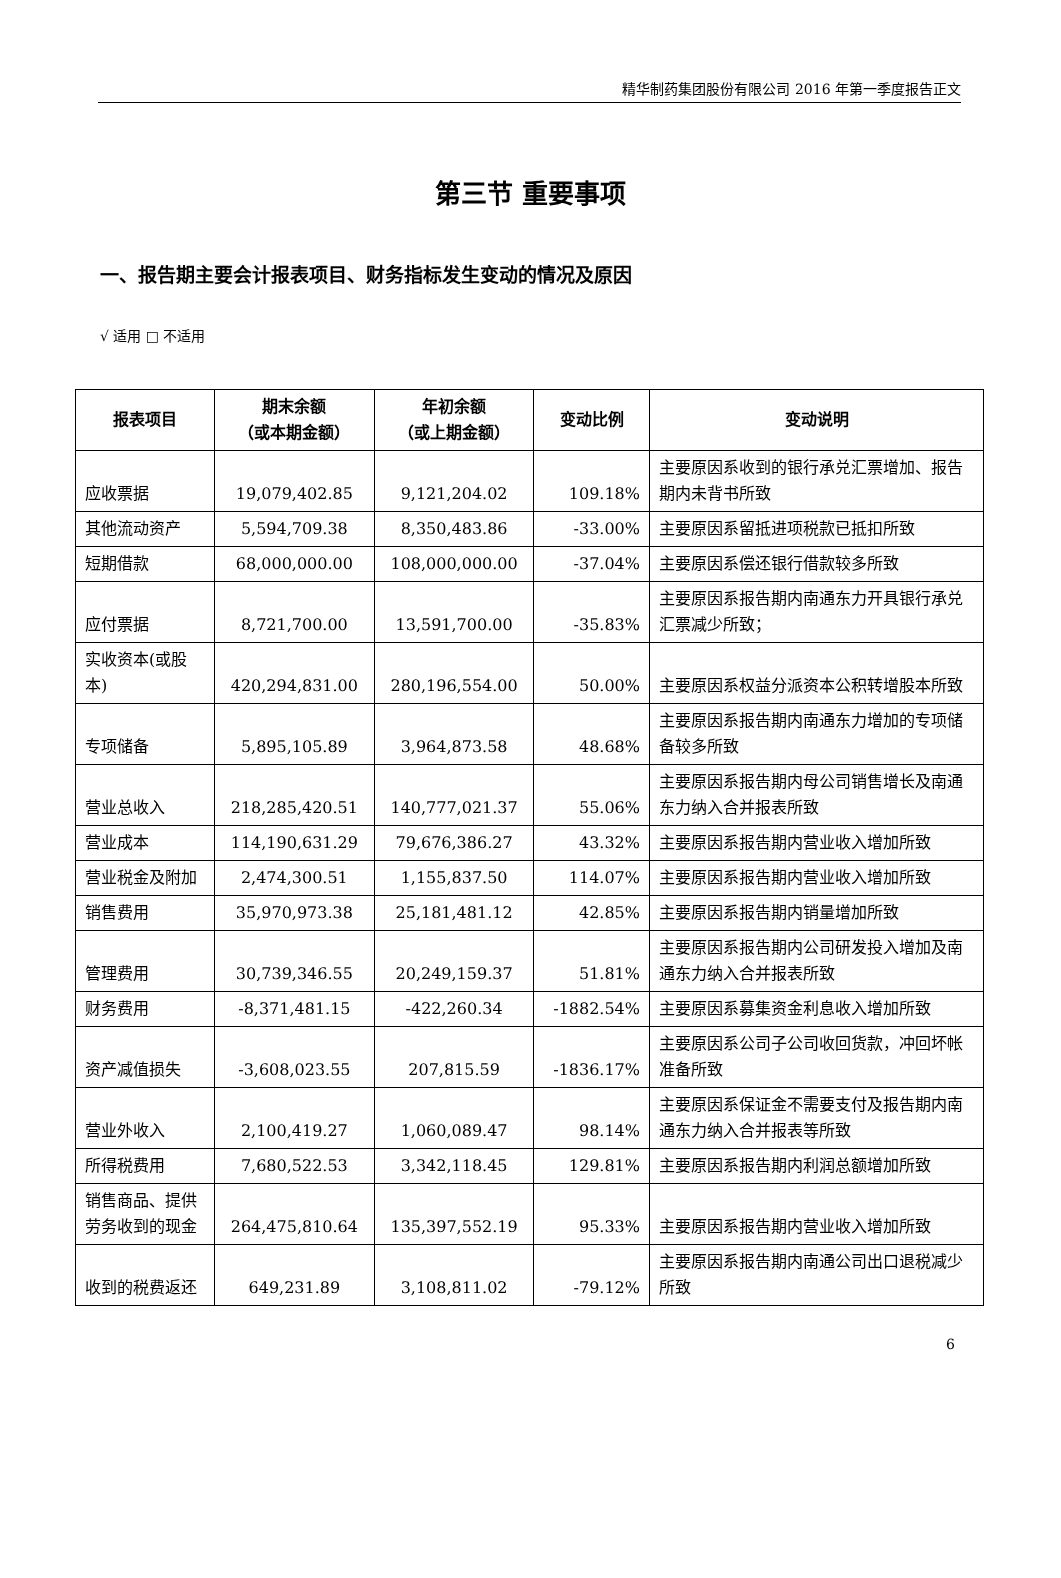精华制药集团股份有限公司 2016 年第一季度报告正文
第三节 重要事项
一、报告期主要会计报表项目、财务指标发生变动的情况及原因
√ 适用 □ 不适用
| 报表项目 | 期末余额 （或本期金额） | 年初余额 （或上期金额） | 变动比例 | 变动说明 |
| --- | --- | --- | --- | --- |
| 应收票据 | 19,079,402.85 | 9,121,204.02 | 109.18% | 主要原因系收到的银行承兑汇票增加、报告期内未背书所致 |
| 其他流动资产 | 5,594,709.38 | 8,350,483.86 | -33.00% | 主要原因系留抵进项税款已抵扣所致 |
| 短期借款 | 68,000,000.00 | 108,000,000.00 | -37.04% | 主要原因系偿还银行借款较多所致 |
| 应付票据 | 8,721,700.00 | 13,591,700.00 | -35.83% | 主要原因系报告期内南通东力开具银行承兑汇票减少所致； |
| 实收资本(或股本) | 420,294,831.00 | 280,196,554.00 | 50.00% | 主要原因系权益分派资本公积转增股本所致 |
| 专项储备 | 5,895,105.89 | 3,964,873.58 | 48.68% | 主要原因系报告期内南通东力增加的专项储备较多所致 |
| 营业总收入 | 218,285,420.51 | 140,777,021.37 | 55.06% | 主要原因系报告期内母公司销售增长及南通东力纳入合并报表所致 |
| 营业成本 | 114,190,631.29 | 79,676,386.27 | 43.32% | 主要原因系报告期内营业收入增加所致 |
| 营业税金及附加 | 2,474,300.51 | 1,155,837.50 | 114.07% | 主要原因系报告期内营业收入增加所致 |
| 销售费用 | 35,970,973.38 | 25,181,481.12 | 42.85% | 主要原因系报告期内销量增加所致 |
| 管理费用 | 30,739,346.55 | 20,249,159.37 | 51.81% | 主要原因系报告期内公司研发投入增加及南通东力纳入合并报表所致 |
| 财务费用 | -8,371,481.15 | -422,260.34 | -1882.54% | 主要原因系募集资金利息收入增加所致 |
| 资产减值损失 | -3,608,023.55 | 207,815.59 | -1836.17% | 主要原因系公司子公司收回货款，冲回坏帐准备所致 |
| 营业外收入 | 2,100,419.27 | 1,060,089.47 | 98.14% | 主要原因系保证金不需要支付及报告期内南通东力纳入合并报表等所致 |
| 所得税费用 | 7,680,522.53 | 3,342,118.45 | 129.81% | 主要原因系报告期内利润总额增加所致 |
| 销售商品、提供劳务收到的现金 | 264,475,810.64 | 135,397,552.19 | 95.33% | 主要原因系报告期内营业收入增加所致 |
| 收到的税费返还 | 649,231.89 | 3,108,811.02 | -79.12% | 主要原因系报告期内南通公司出口退税减少所致 |
6